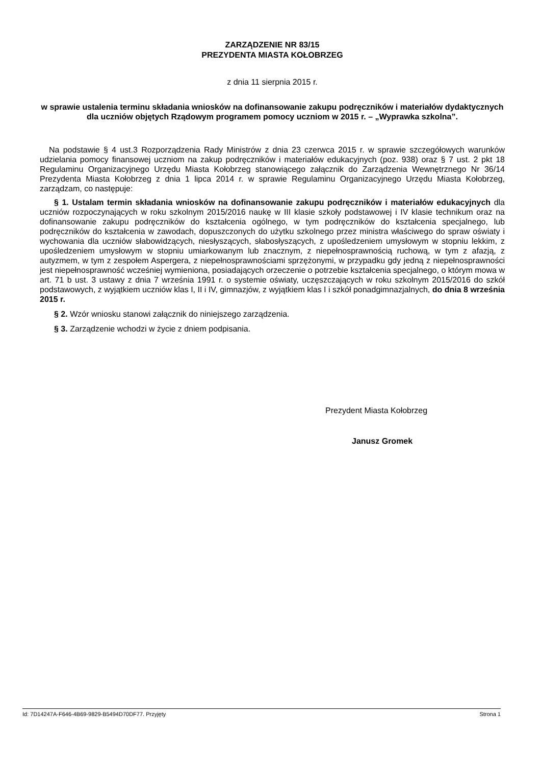ZARZĄDZENIE NR 83/15
PREZYDENTA MIASTA KOŁOBRZEG
z dnia 11 sierpnia 2015 r.
w sprawie ustalenia terminu składania wniosków na dofinansowanie zakupu podręczników i materiałów dydaktycznych dla uczniów objętych Rządowym programem pomocy uczniom w 2015 r. – „Wyprawka szkolna”.
Na podstawie § 4 ust.3 Rozporządzenia Rady Ministrów z dnia 23 czerwca 2015 r. w sprawie szczegółowych warunków udzielania pomocy finansowej uczniom na zakup podręczników i materiałów edukacyjnych (poz. 938) oraz § 7 ust. 2 pkt 18 Regulaminu Organizacyjnego Urzędu Miasta Kołobrzeg stanowiącego załącznik do Zarządzenia Wewnętrznego Nr 36/14 Prezydenta Miasta Kołobrzeg z dnia 1 lipca 2014 r. w sprawie Regulaminu Organizacyjnego Urzędu Miasta Kołobrzeg, zarządzam, co następuje:
§ 1. Ustalam termin składania wniosków na dofinansowanie zakupu podręczników i materiałów edukacyjnych dla uczniów rozpoczynających w roku szkolnym 2015/2016 naukę w III klasie szkoły podstawowej i IV klasie technikum oraz na dofinansowanie zakupu podręczników do kształcenia ogólnego, w tym podręczników do kształcenia specjalnego, lub podręczników do kształcenia w zawodach, dopuszczonych do użytku szkolnego przez ministra właściwego do spraw oświaty i wychowania dla uczniów słabowidzących, niesłyszących, słabosłyszących, z upośledzeniem umysłowym w stopniu lekkim, z upośledzeniem umysłowym w stopniu umiarkowanym lub znacznym, z niepełnosprawnością ruchową, w tym z afazją, z autyzmem, w tym z zespołem Aspergera, z niepełnosprawnościami sprzężonymi, w przypadku gdy jedną z niepełnosprawności jest niepełnosprawność wcześniej wymieniona, posiadających orzeczenie o potrzebie kształcenia specjalnego, o którym mowa w art. 71 b ust. 3 ustawy z dnia 7 września 1991 r. o systemie oświaty, uczęszczających w roku szkolnym 2015/2016 do szkół podstawowych, z wyjątkiem uczniów klas I, II i IV, gimnazjów, z wyjątkiem klas I i szkół ponadgimnazjalnych, do dnia 8 września 2015 r.
§ 2. Wzór wniosku stanowi załącznik do niniejszego zarządzenia.
§ 3. Zarządzenie wchodzi w życie z dniem podpisania.
Prezydent Miasta Kołobrzeg
Janusz Gromek
Id: 7D14247A-F646-4B69-9829-B5494D70DF77. Przyjęty Strona 1